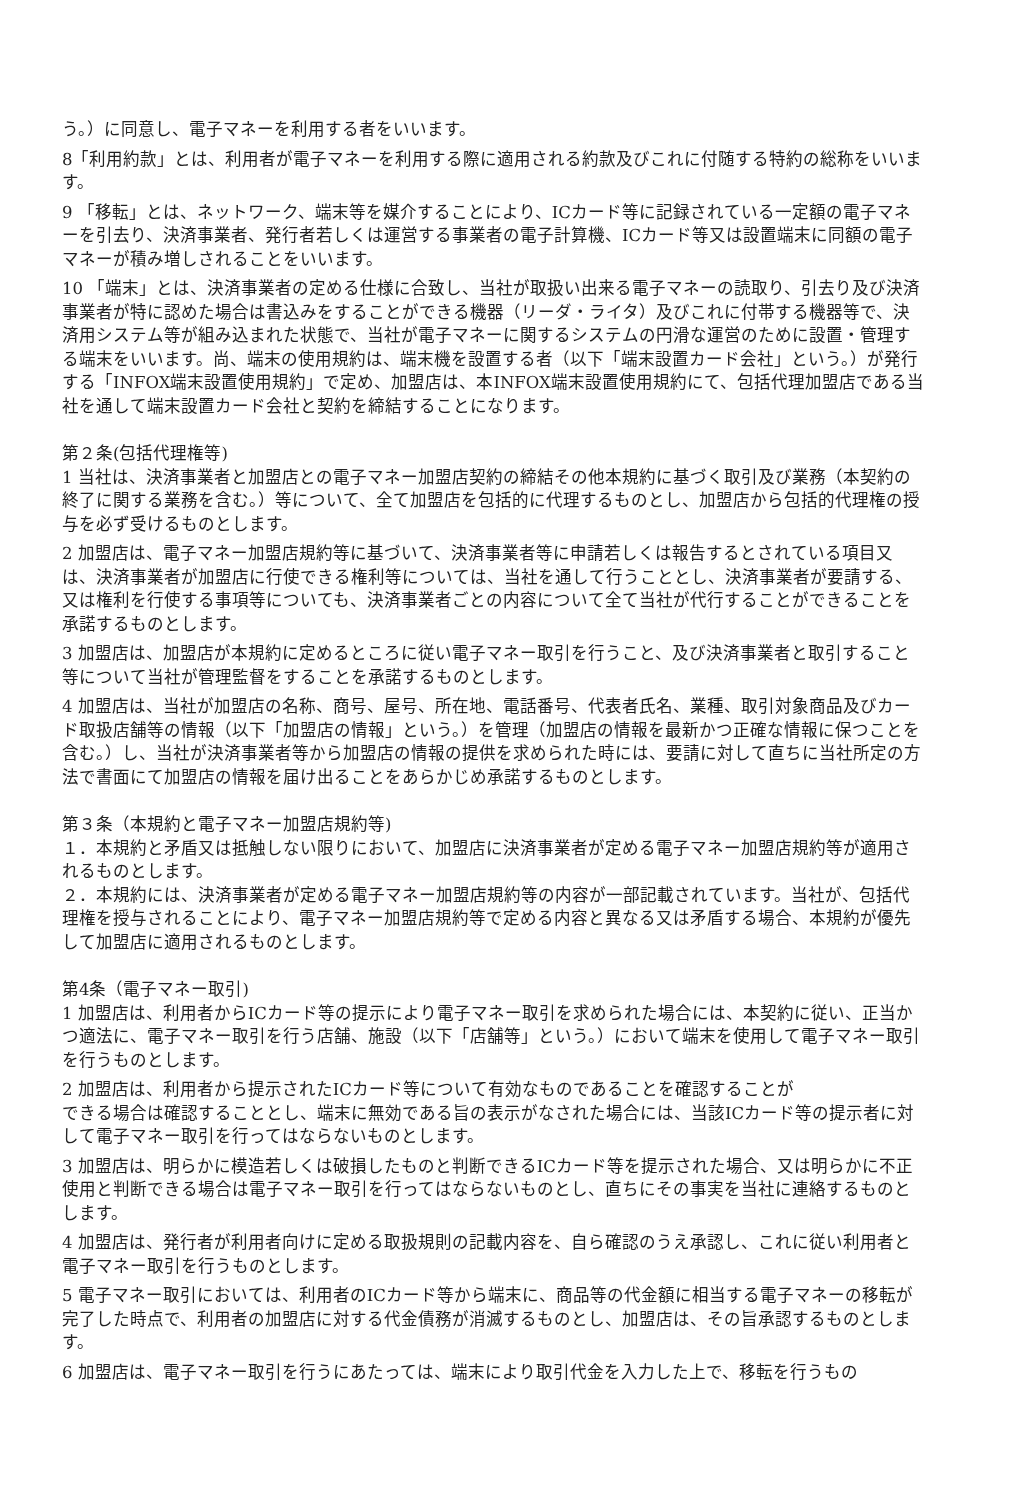う。）に同意し、電子マネーを利用する者をいいます。
8「利用約款」とは、利用者が電子マネーを利用する際に適用される約款及びこれに付随する特約の総称をいいます。
9 「移転」とは、ネットワーク、端末等を媒介することにより、ICカード等に記録されている一定額の電子マネーを引去り、決済事業者、発行者若しくは運営する事業者の電子計算機、ICカード等又は設置端末に同額の電子マネーが積み増しされることをいいます。
10 「端末」とは、決済事業者の定める仕様に合致し、当社が取扱い出来る電子マネーの読取り、引去り及び決済事業者が特に認めた場合は書込みをすることができる機器（リーダ・ライタ）及びこれに付帯する機器等で、決済用システム等が組み込まれた状態で、当社が電子マネーに関するシステムの円滑な運営のために設置・管理する端末をいいます。尚、端末の使用規約は、端末機を設置する者（以下「端末設置カード会社」という。）が発行する「INFOX端末設置使用規約」で定め、加盟店は、本INFOX端末設置使用規約にて、包括代理加盟店である当社を通して端末設置カード会社と契約を締結することになります。
第２条(包括代理権等)
1 当社は、決済事業者と加盟店との電子マネー加盟店契約の締結その他本規約に基づく取引及び業務（本契約の終了に関する業務を含む。）等について、全て加盟店を包括的に代理するものとし、加盟店から包括的代理権の授与を必ず受けるものとします。
2 加盟店は、電子マネー加盟店規約等に基づいて、決済事業者等に申請若しくは報告するとされている項目又は、決済事業者が加盟店に行使できる権利等については、当社を通して行うこととし、決済事業者が要請する、又は権利を行使する事項等についても、決済事業者ごとの内容について全て当社が代行することができることを承諾するものとします。
3 加盟店は、加盟店が本規約に定めるところに従い電子マネー取引を行うこと、及び決済事業者と取引すること等について当社が管理監督をすることを承諾するものとします。
4 加盟店は、当社が加盟店の名称、商号、屋号、所在地、電話番号、代表者氏名、業種、取引対象商品及びカード取扱店舗等の情報（以下「加盟店の情報」という。）を管理（加盟店の情報を最新かつ正確な情報に保つことを含む。）し、当社が決済事業者等から加盟店の情報の提供を求められた時には、要請に対して直ちに当社所定の方法で書面にて加盟店の情報を届け出ることをあらかじめ承諾するものとします。
第３条（本規約と電子マネー加盟店規約等)
１．本規約と矛盾又は抵触しない限りにおいて、加盟店に決済事業者が定める電子マネー加盟店規約等が適用されるものとします。
２．本規約には、決済事業者が定める電子マネー加盟店規約等の内容が一部記載されています。当社が、包括代理権を授与されることにより、電子マネー加盟店規約等で定める内容と異なる又は矛盾する場合、本規約が優先して加盟店に適用されるものとします。
第4条（電子マネー取引)
1 加盟店は、利用者からICカード等の提示により電子マネー取引を求められた場合には、本契約に従い、正当かつ適法に、電子マネー取引を行う店舗、施設（以下「店舗等」という。）において端末を使用して電子マネー取引を行うものとします。
2 加盟店は、利用者から提示されたICカード等について有効なものであることを確認することが
できる場合は確認することとし、端末に無効である旨の表示がなされた場合には、当該ICカード等の提示者に対して電子マネー取引を行ってはならないものとします。
3 加盟店は、明らかに模造若しくは破損したものと判断できるICカード等を提示された場合、又は明らかに不正使用と判断できる場合は電子マネー取引を行ってはならないものとし、直ちにその事実を当社に連絡するものとします。
4 加盟店は、発行者が利用者向けに定める取扱規則の記載内容を、自ら確認のうえ承認し、これに従い利用者と電子マネー取引を行うものとします。
5 電子マネー取引においては、利用者のICカード等から端末に、商品等の代金額に相当する電子マネーの移転が完了した時点で、利用者の加盟店に対する代金債務が消滅するものとし、加盟店は、その旨承認するものとします。
6 加盟店は、電子マネー取引を行うにあたっては、端末により取引代金を入力した上で、移転を行うもの